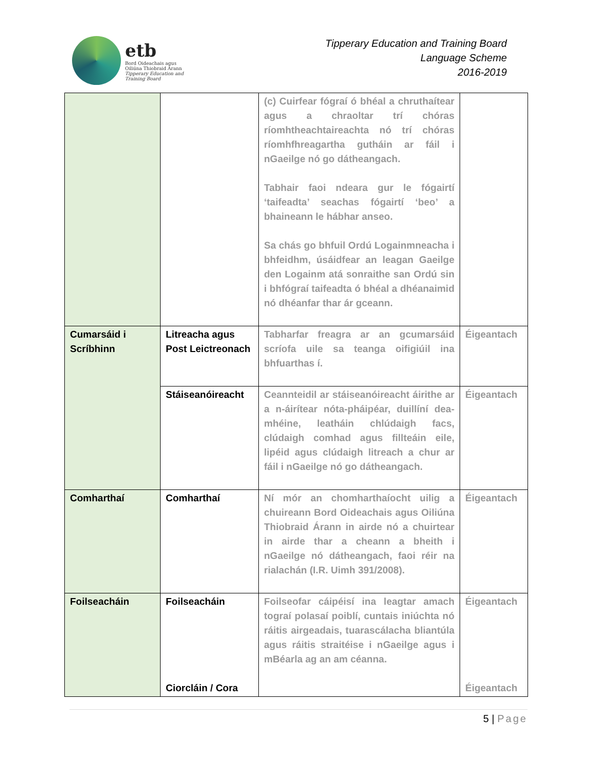etb
Bord Oideachais agus
Oiliúna Thiobraid Árann
Tipperary Education and
Training Board
Tipperary Education and Training Board
Language Scheme
2016-2019
| | | (c) Cuirfear fógraí ó bhéal a chruthaítear agus a chraoltar trí chóras ríomhtheachtaireachta nó trí chóras ríomhfhreagartha gutháin ar fáil i nGaeilge nó go dátheangach. Tabhair faoi ndeara gur le fógairtí ‘taifeadta’ seachas fógairtí ‘beo’ a bhaineann le hábhar anseo. Sa chás go bhfuil Ordú Logainmneacha i bhfeidhm, úsáidfear an leagan Gaeilge den Logainm atá sonraithe san Ordú sin i bhfógraí taifeadta ó bhéal a dhéanaimid nó dhéanfar thar ár gceann. | |
| Cumarsáid i Scríbhinn | Litreacha agus Post Leictreonach | Tabharfar freagra ar an gcumarsáid scríofa uile sa teanga oifigiúil ina bhfuarthas í. | Éigeantach |
| | Stáiseanóireacht | Ceannteidil ar stáiseanóireacht áirithe ar a n-áirítear nóta-pháipéar, duillíní dea-mhéine, leatháin chlúdaigh facs, clúdaigh comhad agus fillteáin eile, lipéid agus clúdaigh litreach a chur ar fáil i nGaeilge nó go dátheangach. | Éigeantach |
| Comharthaí | Comharthaí | Ní mór an chomharthaíocht uilig a chuireann Bord Oideachais agus Oiliúna Thiobraid Árann in airde nó a chuirtear in airde thar a cheann a bheith i nGaeilge nó dátheangach, faoi réir na rialachán (I.R. Uimh 391/2008). | Éigeantach |
| Foilseacháin | Foilseacháin Ciorcláin / Cora | Foilseofar cáipéisí ina leagtar amach tograí polasaí poiblí, cuntais iniúchta nó ráitis airgeadais, tuarascálacha bliantúla agus ráitis straitéise i nGaeilge agus i mBéarla ag an am céanna. | Éigeantach Éigeantach |
5 | Page